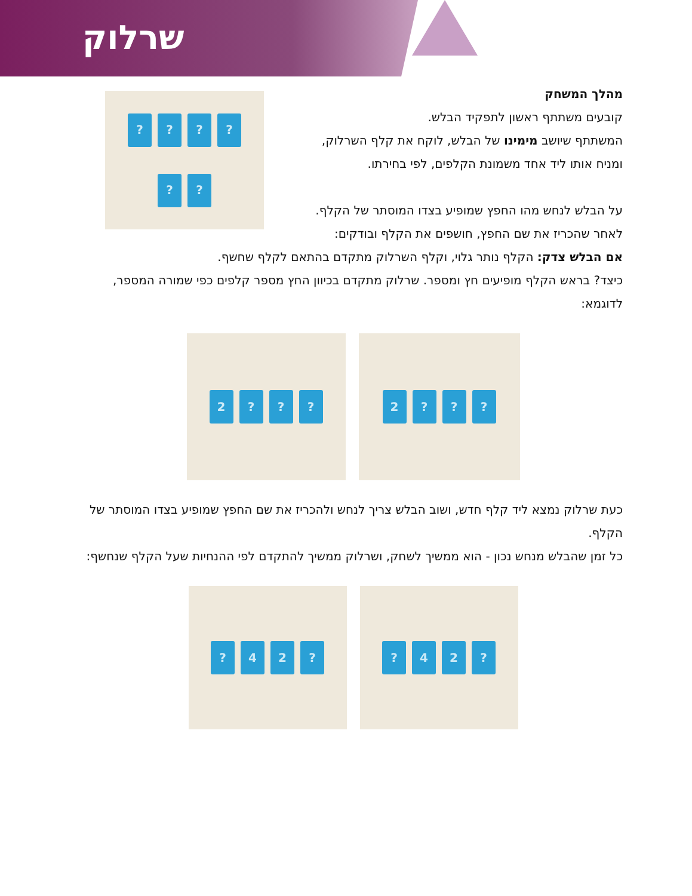שרלוק
?
?
?
?
?
?
מהלך המשחק
קובעים משתתף ראשון לתפקיד הבלש.
המשתתף שיושב מימינו של הבלש, לוקח את קלף השרלוק,
ומניח אותו ליד אחד משמונת הקלפים, לפי בחירתו.
על הבלש לנחש מהו החפץ שמופיע בצדו המוסתר של הקלף.
לאחר שהכריז את שם החפץ, חושפים את הקלף ובודקים:
אם הבלש צדק: הקלף נותר גלוי, וקלף השרלוק מתקדם בהתאם לקלף שחשף.
כיצד? בראש הקלף מופיעים חץ ומספר. שרלוק מתקדם בכיוון החץ מספר קלפים כפי שמורה המספר, לדוגמא:
?
?
?
2
?
?
?
2
כעת שרלוק נמצא ליד קלף חדש, ושוב הבלש צריך לנחש ולהכריז את שם החפץ שמופיע בצדו המוסתר של הקלף.
כל זמן שהבלש מנחש נכון - הוא ממשיך לשחק, ושרלוק ממשיך להתקדם לפי ההנחיות שעל הקלף שנחשף:
?
2
4
?
?
2
4
?